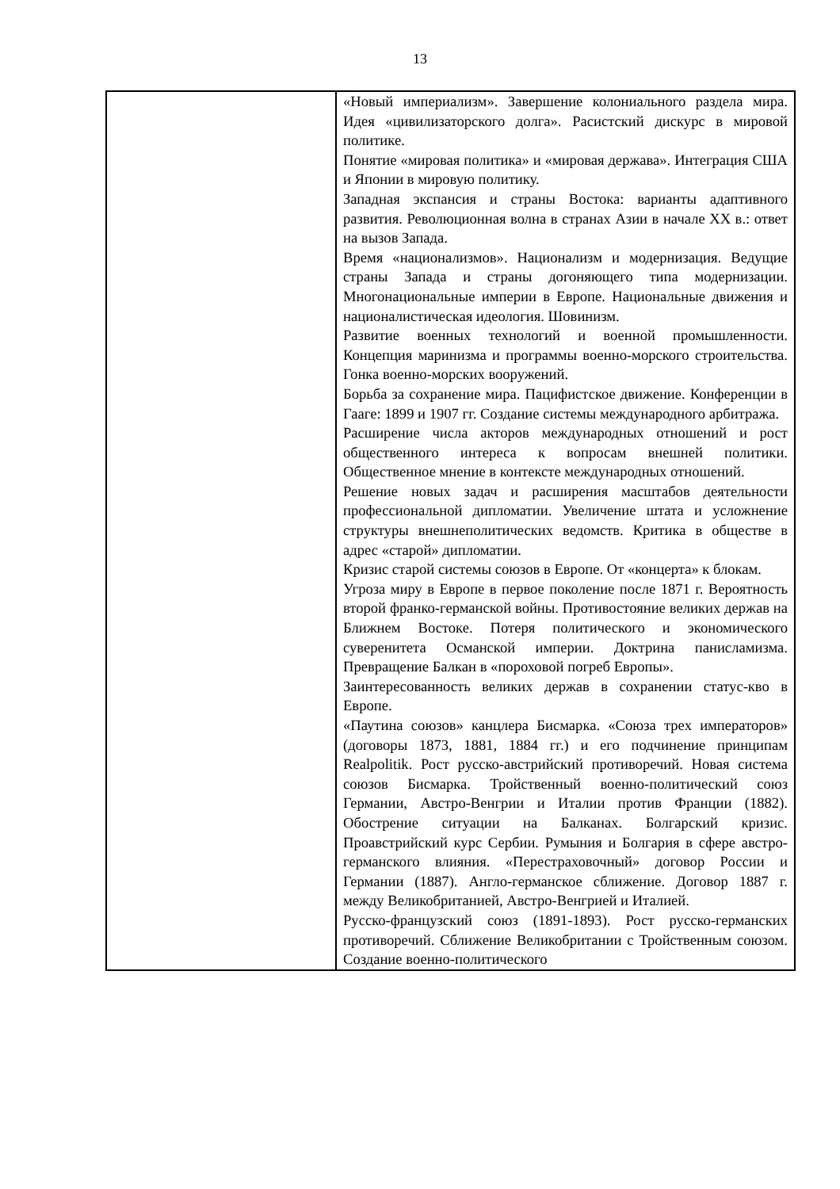13
| | «Новый империализм». Завершение колониального раздела мира. Идея «цивилизаторского долга». Расистский дискурс в мировой политике. Понятие «мировая политика» и «мировая держава». Интеграция США и Японии в мировую политику. Западная экспансия и страны Востока: варианты адаптивного развития. Революционная волна в странах Азии в начале XX в.: ответ на вызов Запада. Время «национализмов». Национализм и модернизация. Ведущие страны Запада и страны догоняющего типа модернизации. Многонациональные империи в Европе. Национальные движения и националистическая идеология. Шовинизм. Развитие военных технологий и военной промышленности. Концепция маринизма и программы военно-морского строительства. Гонка военно-морских вооружений. Борьба за сохранение мира. Пацифистское движение. Конференции в Гааге: 1899 и 1907 гг. Создание системы международного арбитража. Расширение числа акторов международных отношений и рост общественного интереса к вопросам внешней политики. Общественное мнение в контексте международных отношений. Решение новых задач и расширения масштабов деятельности профессиональной дипломатии. Увеличение штата и усложнение структуры внешнеполитических ведомств. Критика в обществе в адрес «старой» дипломатии. Кризис старой системы союзов в Европе. От «концерта» к блокам. Угроза миру в Европе в первое поколение после 1871 г. Вероятность второй франко-германской войны. Противостояние великих держав на Ближнем Востоке. Потеря политического и экономического суверенитета Османской империи. Доктрина панисламизма. Превращение Балкан в «пороховой погреб Европы». Заинтересованность великих держав в сохранении статус-кво в Европе. «Паутина союзов» канцлера Бисмарка. «Союза трех императоров» (договоры 1873, 1881, 1884 гг.) и его подчинение принципам Realpolitik. Рост русско-австрийский противоречий. Новая система союзов Бисмарка. Тройственный военно-политический союз Германии, Австро-Венгрии и Италии против Франции (1882). Обострение ситуации на Балканах. Болгарский кризис. Проавстрийский курс Сербии. Румыния и Болгария в сфере австро-германского влияния. «Перестраховочный» договор России и Германии (1887). Англо-германское сближение. Договор 1887 г. между Великобританией, Австро-Венгрией и Италией. Русско-французский союз (1891-1893). Рост русско-германских противоречий. Сближение Великобритании с Тройственным союзом. Создание военно-политического |